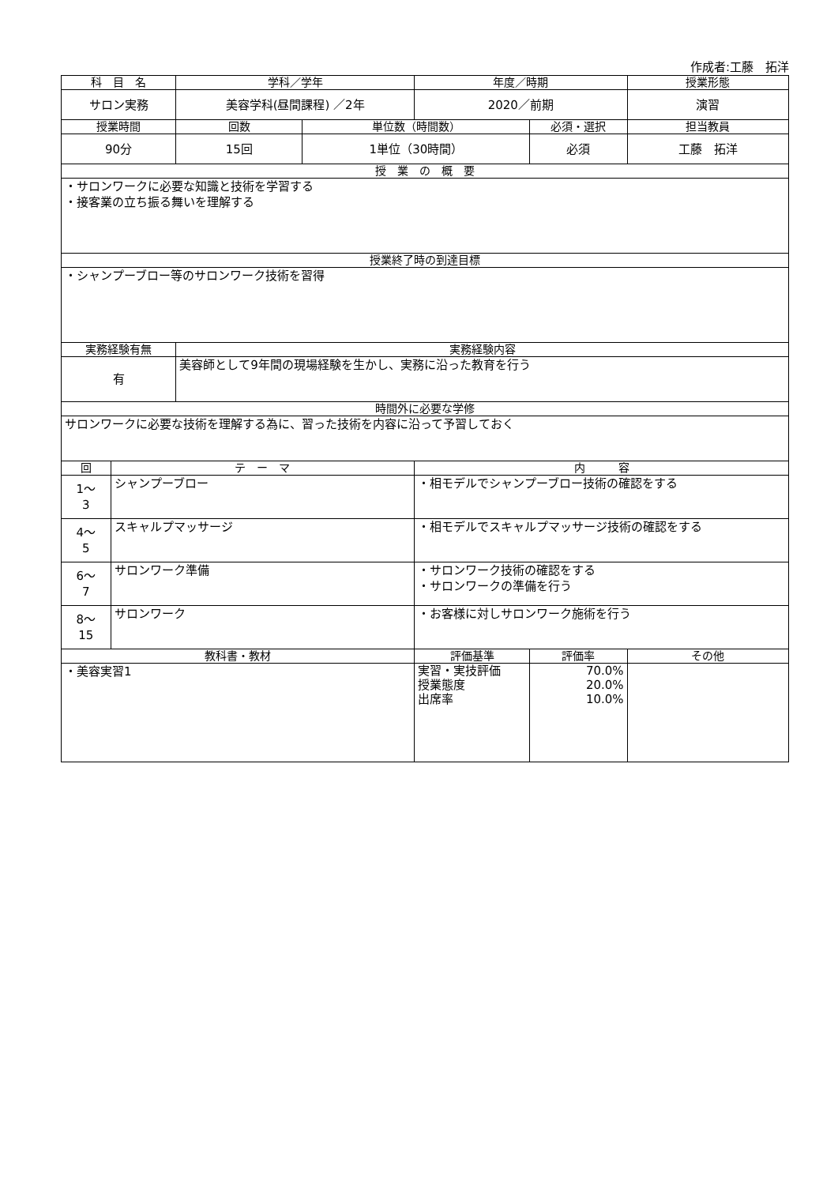作成者:工藤　拓洋
| 科 目 名 | | 学科／学年 | | 年度／時期 | | 授業形態 |
| --- | --- | --- | --- | --- | --- | --- |
| サロン実務 | | 美容学科(昼間課程) ／2年 | | 2020／前期 | | 演習 |
| 授業時間 | | 回数 | 単位数（時間数） | | 必須・選択 | 担当教員 |
| 90分 | | 15回 | 1単位（30時間） | | 必須 | 工藤 拓洋 |
| 授 業 の 概 要 | | | | | | |
| ・サロンワークに必要な知識と技術を学習する ・接客業の立ち振る舞いを理解する | | | | | | |
| 授業終了時の到達目標 | | | | | | |
| ・シャンプーブロー等のサロンワーク技術を習得 | | | | | | |
| 実務経験有無 | | 実務経験内容 | | | | |
| 有 | | 美容師として9年間の現場経験を生かし、実務に沿った教育を行う | | | | |
| 時間外に必要な学修 | | | | | | |
| サロンワークに必要な技術を理解する為に、習った技術を内容に沿って予習しておく | | | | | | |
| 回 | テ ー マ | | | 内 容 | | |
| 1～ 3 | シャンプーブロー | | | ・相モデルでシャンプーブロー技術の確認をする | | |
| 4～ 5 | スキャルプマッサージ | | | ・相モデルでスキャルプマッサージ技術の確認をする | | |
| 6～ 7 | サロンワーク準備 | | | ・サロンワーク技術の確認をする ・サロンワークの準備を行う | | |
| 8～ 15 | サロンワーク | | | ・お客様に対しサロンワーク施術を行う | | |
| 教科書・教材 | | | | 評価基準 | 評価率 | その他 |
| ・美容実習1 | | | | 実習・実技評価 授業態度 出席率 | 70.0% 20.0% 10.0% | |